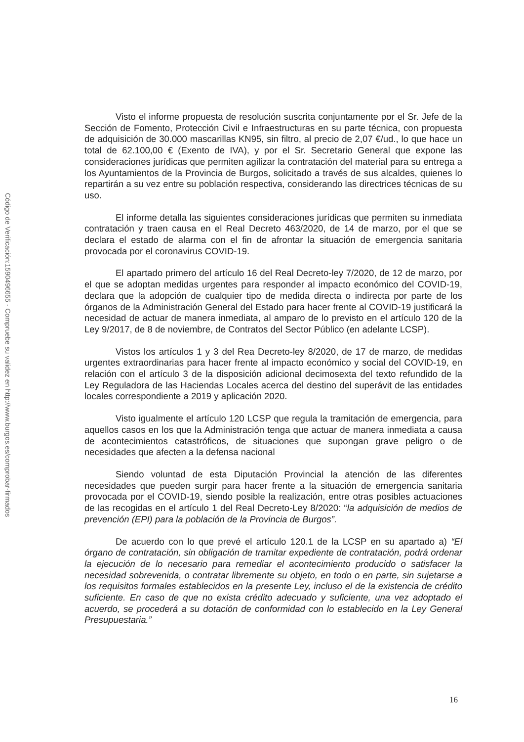Código de Verificación:1590496655 - Compruebe su validez en http://www.burgos.es/comprobar-firmados
Visto el informe propuesta de resolución suscrita conjuntamente por el Sr. Jefe de la Sección de Fomento, Protección Civil e Infraestructuras en su parte técnica, con propuesta de adquisición de 30.000 mascarillas KN95, sin filtro, al precio de 2,07 €/ud., lo que hace un total de 62.100,00 € (Exento de IVA), y por el Sr. Secretario General que expone las consideraciones jurídicas que permiten agilizar la contratación del material para su entrega a los Ayuntamientos de la Provincia de Burgos, solicitado a través de sus alcaldes, quienes lo repartirán a su vez entre su población respectiva, considerando las directrices técnicas de su uso.
El informe detalla las siguientes consideraciones jurídicas que permiten su inmediata contratación y traen causa en el Real Decreto 463/2020, de 14 de marzo, por el que se declara el estado de alarma con el fin de afrontar la situación de emergencia sanitaria provocada por el coronavirus COVID-19.
El apartado primero del artículo 16 del Real Decreto-ley 7/2020, de 12 de marzo, por el que se adoptan medidas urgentes para responder al impacto económico del COVID-19, declara que la adopción de cualquier tipo de medida directa o indirecta por parte de los órganos de la Administración General del Estado para hacer frente al COVID-19 justificará la necesidad de actuar de manera inmediata, al amparo de lo previsto en el artículo 120 de la Ley 9/2017, de 8 de noviembre, de Contratos del Sector Público (en adelante LCSP).
Vistos los artículos 1 y 3 del Rea Decreto-ley 8/2020, de 17 de marzo, de medidas urgentes extraordinarias para hacer frente al impacto económico y social del COVID-19, en relación con el artículo 3 de la disposición adicional decimosexta del texto refundido de la Ley Reguladora de las Haciendas Locales acerca del destino del superávit de las entidades locales correspondiente a 2019 y aplicación 2020.
Visto igualmente el artículo 120 LCSP que regula la tramitación de emergencia, para aquellos casos en los que la Administración tenga que actuar de manera inmediata a causa de acontecimientos catastróficos, de situaciones que supongan grave peligro o de necesidades que afecten a la defensa nacional
Siendo voluntad de esta Diputación Provincial la atención de las diferentes necesidades que pueden surgir para hacer frente a la situación de emergencia sanitaria provocada por el COVID-19, siendo posible la realización, entre otras posibles actuaciones de las recogidas en el artículo 1 del Real Decreto-Ley 8/2020: “la adquisición de medios de prevención (EPI) para la población de la Provincia de Burgos”.
De acuerdo con lo que prevé el artículo 120.1 de la LCSP en su apartado a) “El órgano de contratación, sin obligación de tramitar expediente de contratación, podrá ordenar la ejecución de lo necesario para remediar el acontecimiento producido o satisfacer la necesidad sobrevenida, o contratar libremente su objeto, en todo o en parte, sin sujetarse a los requisitos formales establecidos en la presente Ley, incluso el de la existencia de crédito suficiente. En caso de que no exista crédito adecuado y suficiente, una vez adoptado el acuerdo, se procederá a su dotación de conformidad con lo establecido en la Ley General Presupuestaria.”
16